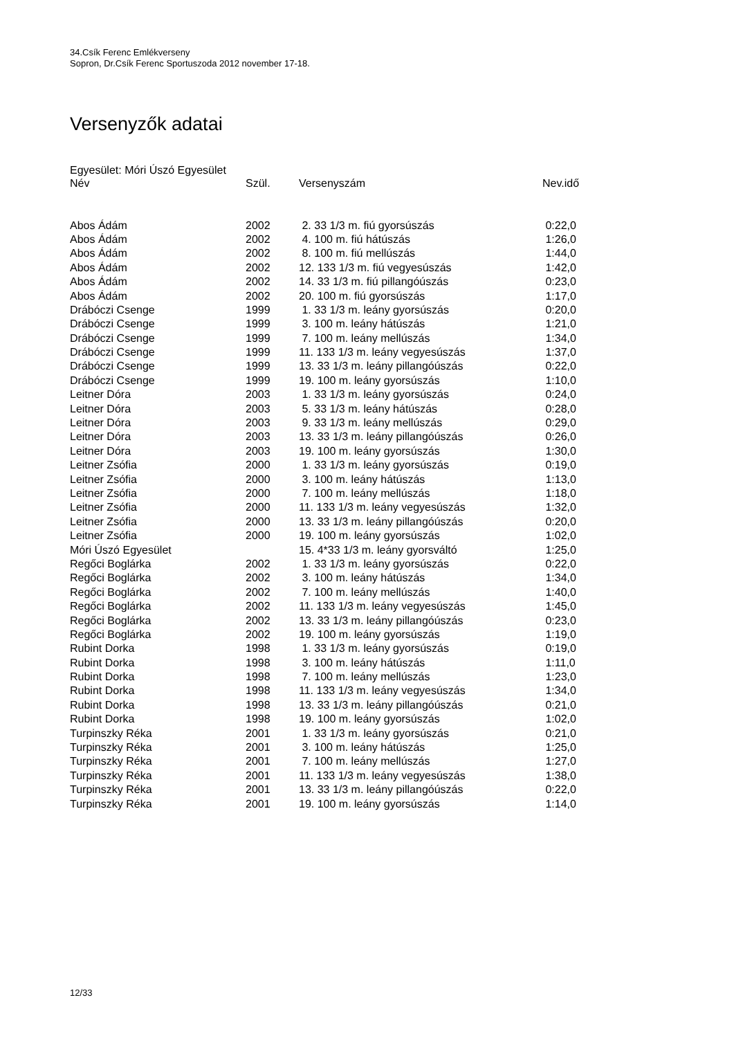34.Csík Ferenc Emlékverseny
Sopron, Dr.Csík Ferenc Sportuszoda 2012 november 17-18.
Versenyzők adatai
Egyesület: Móri Úszó Egyesület
| Név | Szül. | Versenyszám | Nev.idő |
| --- | --- | --- | --- |
| Abos Ádám | 2002 | 2. 33 1/3 m. fiú gyorsúszás | 0:22,0 |
| Abos Ádám | 2002 | 4. 100 m. fiú hátúszás | 1:26,0 |
| Abos Ádám | 2002 | 8. 100 m. fiú mellúszás | 1:44,0 |
| Abos Ádám | 2002 | 12. 133 1/3 m. fiú vegyesúszás | 1:42,0 |
| Abos Ádám | 2002 | 14. 33 1/3 m. fiú pillangóúszás | 0:23,0 |
| Abos Ádám | 2002 | 20. 100 m. fiú gyorsúszás | 1:17,0 |
| Drábóczi Csenge | 1999 | 1. 33 1/3 m. leány gyorsúszás | 0:20,0 |
| Drábóczi Csenge | 1999 | 3. 100 m. leány hátúszás | 1:21,0 |
| Drábóczi Csenge | 1999 | 7. 100 m. leány mellúszás | 1:34,0 |
| Drábóczi Csenge | 1999 | 11. 133 1/3 m. leány vegyesúszás | 1:37,0 |
| Drábóczi Csenge | 1999 | 13. 33 1/3 m. leány pillangóúszás | 0:22,0 |
| Drábóczi Csenge | 1999 | 19. 100 m. leány gyorsúszás | 1:10,0 |
| Leitner Dóra | 2003 | 1. 33 1/3 m. leány gyorsúszás | 0:24,0 |
| Leitner Dóra | 2003 | 5. 33 1/3 m. leány hátúszás | 0:28,0 |
| Leitner Dóra | 2003 | 9. 33 1/3 m. leány mellúszás | 0:29,0 |
| Leitner Dóra | 2003 | 13. 33 1/3 m. leány pillangóúszás | 0:26,0 |
| Leitner Dóra | 2003 | 19. 100 m. leány gyorsúszás | 1:30,0 |
| Leitner Zsófia | 2000 | 1. 33 1/3 m. leány gyorsúszás | 0:19,0 |
| Leitner Zsófia | 2000 | 3. 100 m. leány hátúszás | 1:13,0 |
| Leitner Zsófia | 2000 | 7. 100 m. leány mellúszás | 1:18,0 |
| Leitner Zsófia | 2000 | 11. 133 1/3 m. leány vegyesúszás | 1:32,0 |
| Leitner Zsófia | 2000 | 13. 33 1/3 m. leány pillangóúszás | 0:20,0 |
| Leitner Zsófia | 2000 | 19. 100 m. leány gyorsúszás | 1:02,0 |
| Móri Úszó Egyesület | | 15. 4*33 1/3 m. leány gyorsváltó | 1:25,0 |
| Regőci Boglárka | 2002 | 1. 33 1/3 m. leány gyorsúszás | 0:22,0 |
| Regőci Boglárka | 2002 | 3. 100 m. leány hátúszás | 1:34,0 |
| Regőci Boglárka | 2002 | 7. 100 m. leány mellúszás | 1:40,0 |
| Regőci Boglárka | 2002 | 11. 133 1/3 m. leány vegyesúszás | 1:45,0 |
| Regőci Boglárka | 2002 | 13. 33 1/3 m. leány pillangóúszás | 0:23,0 |
| Regőci Boglárka | 2002 | 19. 100 m. leány gyorsúszás | 1:19,0 |
| Rubint Dorka | 1998 | 1. 33 1/3 m. leány gyorsúszás | 0:19,0 |
| Rubint Dorka | 1998 | 3. 100 m. leány hátúszás | 1:11,0 |
| Rubint Dorka | 1998 | 7. 100 m. leány mellúszás | 1:23,0 |
| Rubint Dorka | 1998 | 11. 133 1/3 m. leány vegyesúszás | 1:34,0 |
| Rubint Dorka | 1998 | 13. 33 1/3 m. leány pillangóúszás | 0:21,0 |
| Rubint Dorka | 1998 | 19. 100 m. leány gyorsúszás | 1:02,0 |
| Turpinszky Réka | 2001 | 1. 33 1/3 m. leány gyorsúszás | 0:21,0 |
| Turpinszky Réka | 2001 | 3. 100 m. leány hátúszás | 1:25,0 |
| Turpinszky Réka | 2001 | 7. 100 m. leány mellúszás | 1:27,0 |
| Turpinszky Réka | 2001 | 11. 133 1/3 m. leány vegyesúszás | 1:38,0 |
| Turpinszky Réka | 2001 | 13. 33 1/3 m. leány pillangóúszás | 0:22,0 |
| Turpinszky Réka | 2001 | 19. 100 m. leány gyorsúszás | 1:14,0 |
12/33